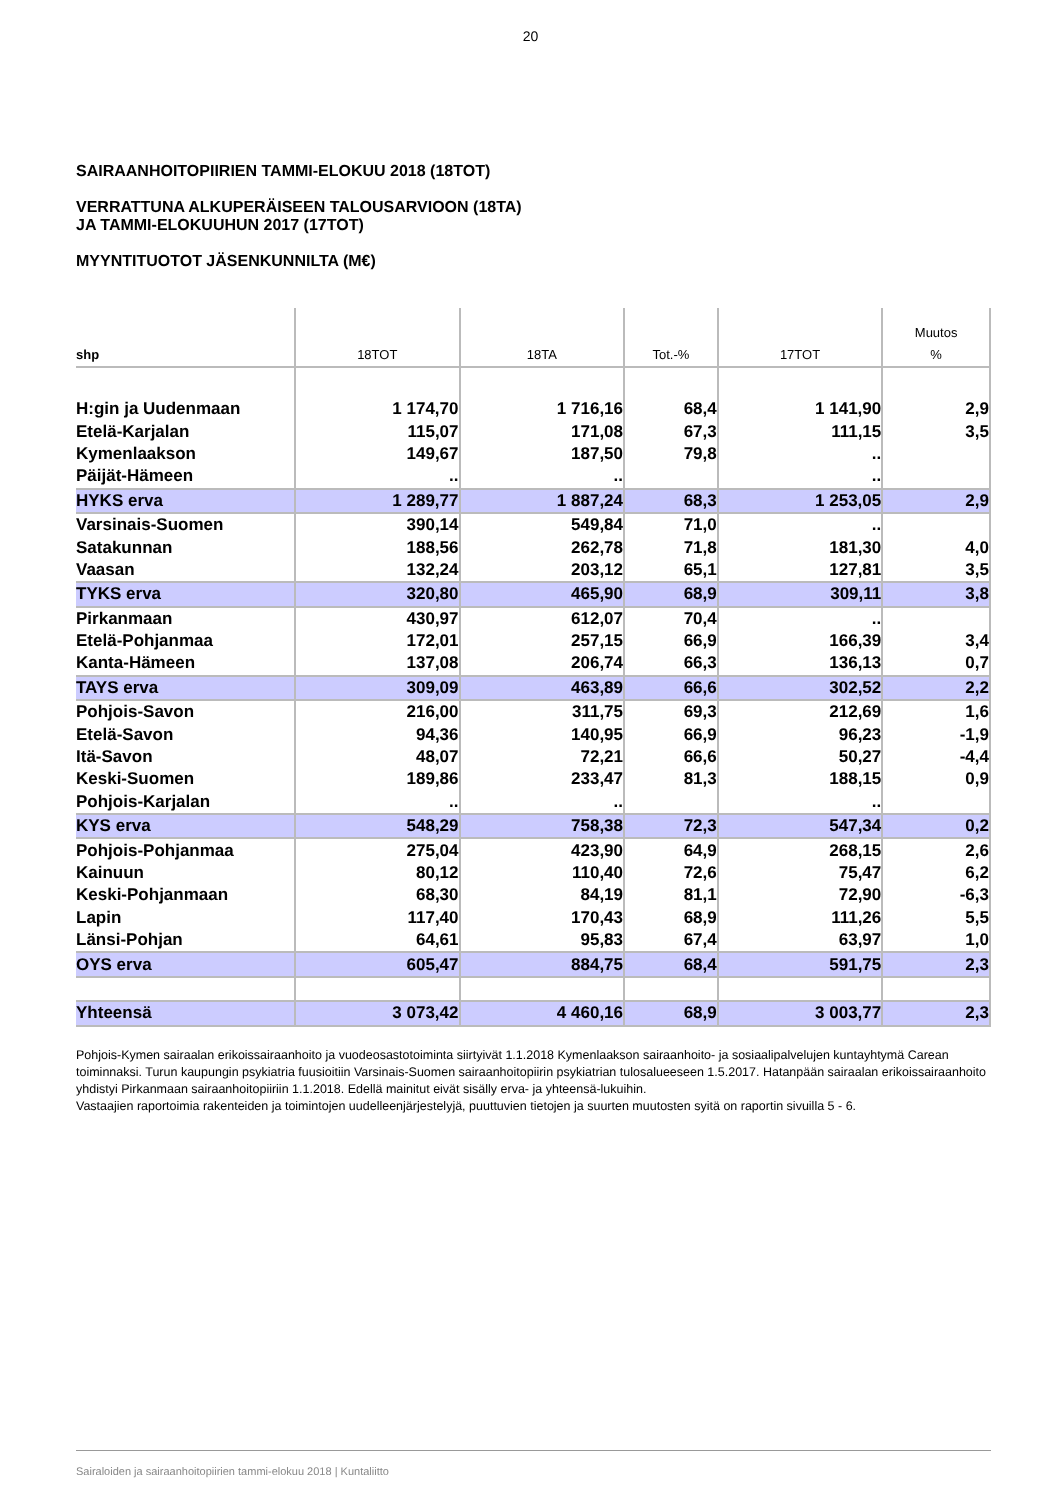20
SAIRAANHOITOPIIRIEN TAMMI-ELOKUU 2018 (18TOT)
VERRATTUNA ALKUPERÄISEEN TALOUSARVIOON (18TA)
JA TAMMI-ELOKUUHUN 2017 (17TOT)
MYYNTITUOTOT JÄSENKUNNILTA (M€)
| shp | 18TOT | 18TA | Tot.-% | 17TOT | Muutos % |
| --- | --- | --- | --- | --- | --- |
| H:gin ja Uudenmaan | 1 174,70 | 1 716,16 | 68,4 | 1 141,90 | 2,9 |
| Etelä-Karjalan | 115,07 | 171,08 | 67,3 | 111,15 | 3,5 |
| Kymenlaakson | 149,67 | 187,50 | 79,8 | .. | |
| Päijät-Hämeen | .. | .. | | .. | |
| HYKS erva | 1 289,77 | 1 887,24 | 68,3 | 1 253,05 | 2,9 |
| Varsinais-Suomen | 390,14 | 549,84 | 71,0 | .. | |
| Satakunnan | 188,56 | 262,78 | 71,8 | 181,30 | 4,0 |
| Vaasan | 132,24 | 203,12 | 65,1 | 127,81 | 3,5 |
| TYKS erva | 320,80 | 465,90 | 68,9 | 309,11 | 3,8 |
| Pirkanmaan | 430,97 | 612,07 | 70,4 | .. | |
| Etelä-Pohjanmaa | 172,01 | 257,15 | 66,9 | 166,39 | 3,4 |
| Kanta-Hämeen | 137,08 | 206,74 | 66,3 | 136,13 | 0,7 |
| TAYS erva | 309,09 | 463,89 | 66,6 | 302,52 | 2,2 |
| Pohjois-Savon | 216,00 | 311,75 | 69,3 | 212,69 | 1,6 |
| Etelä-Savon | 94,36 | 140,95 | 66,9 | 96,23 | -1,9 |
| Itä-Savon | 48,07 | 72,21 | 66,6 | 50,27 | -4,4 |
| Keski-Suomen | 189,86 | 233,47 | 81,3 | 188,15 | 0,9 |
| Pohjois-Karjalan | .. | .. | | .. | |
| KYS erva | 548,29 | 758,38 | 72,3 | 547,34 | 0,2 |
| Pohjois-Pohjanmaa | 275,04 | 423,90 | 64,9 | 268,15 | 2,6 |
| Kainuun | 80,12 | 110,40 | 72,6 | 75,47 | 6,2 |
| Keski-Pohjanmaan | 68,30 | 84,19 | 81,1 | 72,90 | -6,3 |
| Lapin | 117,40 | 170,43 | 68,9 | 111,26 | 5,5 |
| Länsi-Pohjan | 64,61 | 95,83 | 67,4 | 63,97 | 1,0 |
| OYS erva | 605,47 | 884,75 | 68,4 | 591,75 | 2,3 |
| Yhteensä | 3 073,42 | 4 460,16 | 68,9 | 3 003,77 | 2,3 |
Pohjois-Kymen sairaalan erikoissairaanhoito ja vuodeosastotoiminta siirtyivät 1.1.2018 Kymenlaakson sairaanhoito- ja sosiaalipalvelujen kuntayhtymä Carean toiminnaksi. Turun kaupungin psykiatria fuusioitiin Varsinais-Suomen sairaanhoitopiirin psykiatrian tulosalueeseen 1.5.2017. Hatanpään sairaalan erikoissairaanhoito yhdistyi Pirkanmaan sairaanhoitopiiriin 1.1.2018. Edellä mainitut eivät sisälly erva- ja yhteensä-lukuihin.
Vastaajien raportoimia rakenteiden ja toimintojen uudelleenjärjestelyjä, puuttuvien tietojen ja suurten muutosten syitä on raportin sivuilla 5 - 6.
Sairaloiden ja sairaanhoitopiirien tammi-elokuu 2018 | Kuntaliitto